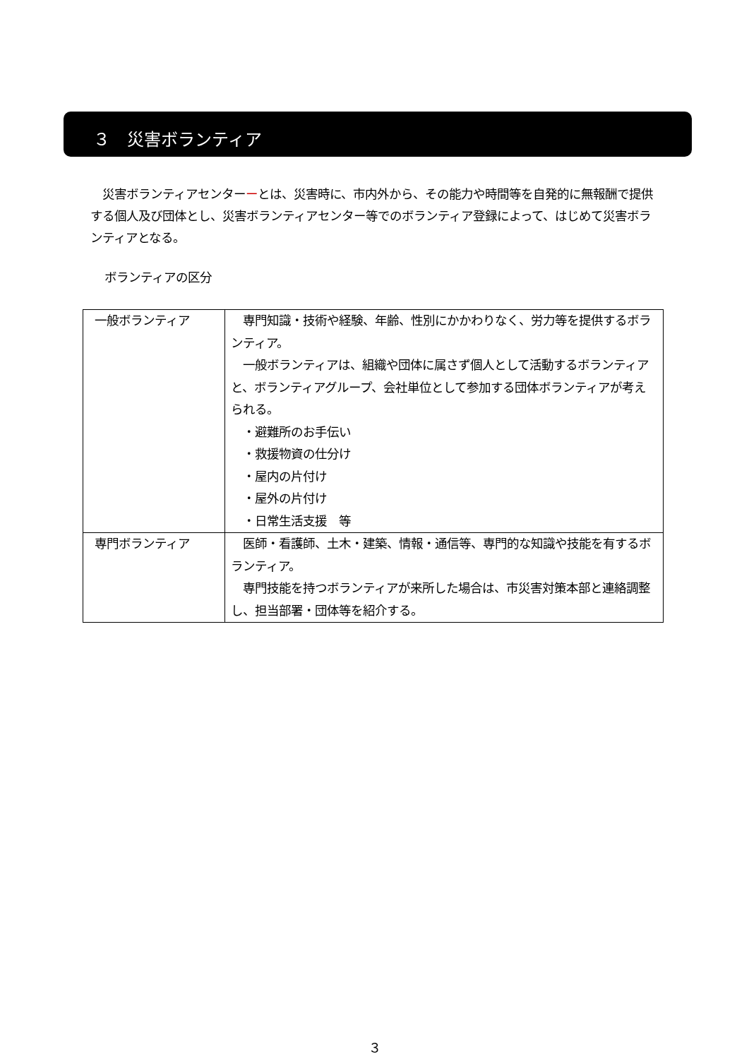３　災害ボランティア
　災害ボランティアセンターーとは、災害時に、市内外から、その能力や時間等を自発的に無報酬で提供する個人及び団体とし、災害ボランティアセンター等でのボランティア登録によって、はじめて災害ボランティアとなる。
ボランティアの区分
| 一般ボランティア | 専門知識・技術や経験、年齢、性別にかかわりなく、労力等を提供するボランティア。 一般ボランティアは、組織や団体に属さず個人として活動するボランティアと、ボランティアグループ、会社単位として参加する団体ボランティアが考えられる。 ・避難所のお手伝い ・救援物資の仕分け ・屋内の片付け ・屋外の片付け ・日常生活支援 等 |
| 専門ボランティア | 医師・看護師、土木・建築、情報・通信等、専門的な知識や技能を有するボランティア。 専門技能を持つボランティアが来所した場合は、市災害対策本部と連絡調整し、担当部署・団体等を紹介する。 |
３